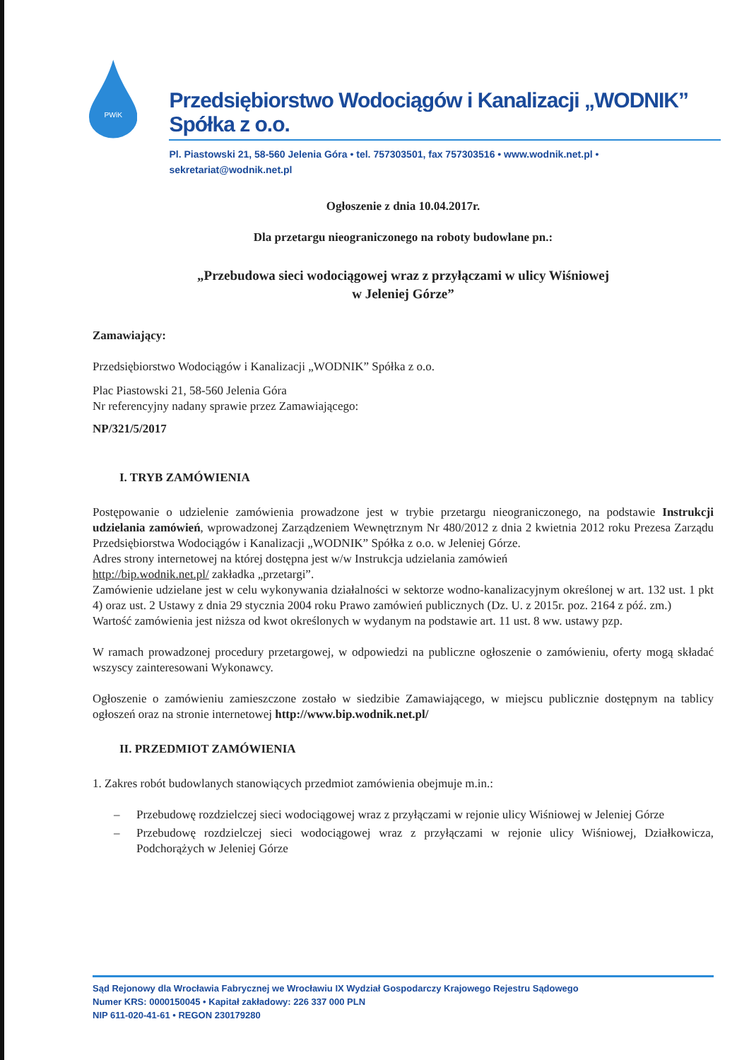PWiK
Przedsiębiorstwo Wodociągów i Kanalizacji „WODNIK” Spółka z o.o.
Pl. Piastowski 21, 58-560 Jelenia Góra • tel. 757303501, fax 757303516 • www.wodnik.net.pl • sekretariat@wodnik.net.pl
Ogłoszenie z dnia 10.04.2017r.
Dla przetargu nieograniczonego na roboty budowlane pn.:
„Przebudowa sieci wodociągowej wraz z przyłączami w ulicy Wiśniowej
w Jeleniej Górze”
Zamawiający:
Przedsiębiorstwo Wodociągów i Kanalizacji „WODNIK” Spółka z o.o.
Plac Piastowski 21, 58-560 Jelenia Góra
Nr referencyjny nadany sprawie przez Zamawiającego:
NP/321/5/2017
I. TRYB ZAMÓWIENIA
Postępowanie o udzielenie zamówienia prowadzone jest w trybie przetargu nieograniczonego, na podstawie Instrukcji udzielania zamówień, wprowadzonej Zarządzeniem Wewnętrznym Nr 480/2012 z dnia 2 kwietnia 2012 roku Prezesa Zarządu Przedsiębiorstwa Wodociągów i Kanalizacji „WODNIK” Spółka z o.o. w Jeleniej Górze.
Adres strony internetowej na której dostępna jest w/w Instrukcja udzielania zamówień
http://bip.wodnik.net.pl/ zakładka „przetargi”.
Zamówienie udzielane jest w celu wykonywania działalności w sektorze wodno-kanalizacyjnym określonej w art. 132 ust. 1 pkt 4) oraz ust. 2 Ustawy z dnia 29 stycznia 2004 roku Prawo zamówień publicznych (Dz. U. z 2015r. poz. 2164 z póź. zm.)
Wartość zamówienia jest niższa od kwot określonych w wydanym na podstawie art. 11 ust. 8 ww. ustawy pzp.
W ramach prowadzonej procedury przetargowej, w odpowiedzi na publiczne ogłoszenie o zamówieniu, oferty mogą składać wszyscy zainteresowani Wykonawcy.
Ogłoszenie o zamówieniu zamieszczone zostało w siedzibie Zamawiającego, w miejscu publicznie dostępnym na tablicy ogłoszeń oraz na stronie internetowej http://www.bip.wodnik.net.pl/
II. PRZEDMIOT ZAMÓWIENIA
1. Zakres robót budowlanych stanowiących przedmiot zamówienia obejmuje m.in.:
– Przebudowę rozdzielczej sieci wodociągowej wraz z przyłączami w rejonie ulicy Wiśniowej w Jeleniej Górze
– Przebudowę rozdzielczej sieci wodociągowej wraz z przyłączami w rejonie ulicy Wiśniowej, Działkowicza, Podchorążych w Jeleniej Górze
Sąd Rejonowy dla Wrocławia Fabrycznej we Wrocławiu IX Wydział Gospodarczy Krajowego Rejestru Sądowego
Numer KRS: 0000150045 • Kapitał zakładowy: 226 337 000 PLN
NIP 611-020-41-61 • REGON 230179280